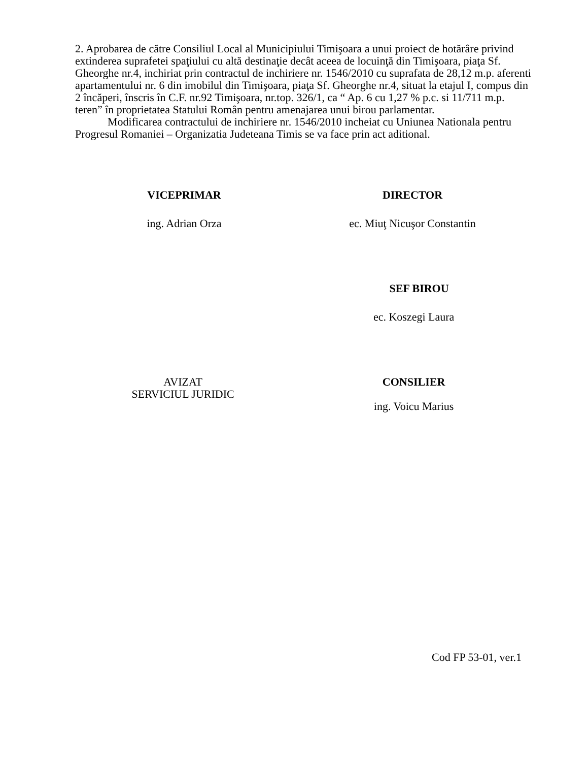2. Aprobarea de către Consiliul Local al Municipiului Timişoara a unui proiect de hotărâre privind extinderea suprafetei spaţiului cu altă destinaţie decât aceea de locuinţă din Timişoara, piaţa Sf. Gheorghe nr.4, inchiriat prin contractul de inchiriere nr. 1546/2010 cu suprafata de 28,12 m.p. aferenti apartamentului nr. 6 din imobilul din Timişoara, piaţa Sf. Gheorghe nr.4, situat la etajul I, compus din 2 încăperi, înscris în C.F. nr.92 Timişoara, nr.top. 326/1, ca “ Ap. 6 cu 1,27 % p.c. si 11/711 m.p. teren” în proprietatea Statului Român pentru amenajarea unui birou parlamentar.
Modificarea contractului de inchiriere nr. 1546/2010 incheiat cu Uniunea Nationala pentru Progresul Romaniei – Organizatia Judeteana Timis se va face prin act aditional.
VICEPRIMAR DIRECTOR
ing. Adrian Orza ec. Miuţ Nicuşor Constantin
SEF BIROU
ec. Koszegi Laura
AVIZAT
SERVICIUL JURIDIC
CONSILIER
ing. Voicu Marius
Cod FP 53-01, ver.1